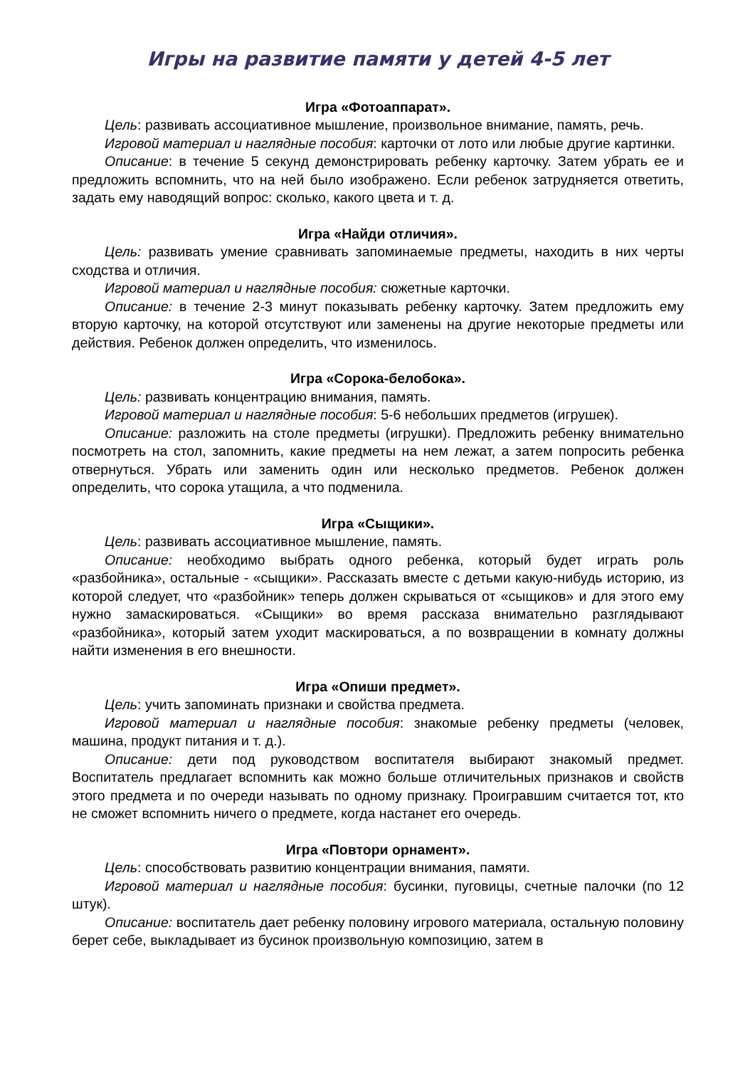Игры на развитие памяти у детей 4-5 лет
Игра «Фотоаппарат».
Цель: развивать ассоциативное мышление, произвольное внимание, память, речь.
Игровой материал и наглядные пособия: карточки от лото или любые другие картинки.
Описание: в течение 5 секунд демонстрировать ребенку карточку. Затем убрать ее и предложить вспомнить, что на ней было изображено. Если ребенок затрудняется ответить, задать ему наводящий вопрос: сколько, какого цвета и т. д.
Игра «Найди отличия».
Цель: развивать умение сравнивать запоминаемые предметы, находить в них черты сходства и отличия.
Игровой материал и наглядные пособия: сюжетные карточки.
Описание: в течение 2-3 минут показывать ребенку карточку. Затем предложить ему вторую карточку, на которой отсутствуют или заменены на другие некоторые предметы или действия. Ребенок должен определить, что изменилось.
Игра «Сорока-белобока».
Цель: развивать концентрацию внимания, память.
Игровой материал и наглядные пособия: 5-6 небольших предметов (игрушек).
Описание: разложить на столе предметы (игрушки). Предложить ребенку внимательно посмотреть на стол, запомнить, какие предметы на нем лежат, а затем попросить ребенка отвернуться. Убрать или заменить один или несколько предметов. Ребенок должен определить, что сорока утащила, а что подменила.
Игра «Сыщики».
Цель: развивать ассоциативное мышление, память.
Описание: необходимо выбрать одного ребенка, который будет играть роль «разбойника», остальные - «сыщики». Рассказать вместе с детьми какую-нибудь историю, из которой следует, что «разбойник» теперь должен скрываться от «сыщиков» и для этого ему нужно замаскироваться. «Сыщики» во время рассказа внимательно разглядывают «разбойника», который затем уходит маскироваться, а по возвращении в комнату должны найти изменения в его внешности.
Игра «Опиши предмет».
Цель: учить запоминать признаки и свойства предмета.
Игровой материал и наглядные пособия: знакомые ребенку предметы (человек, машина, продукт питания и т. д.).
Описание: дети под руководством воспитателя выбирают знакомый предмет. Воспитатель предлагает вспомнить как можно больше отличительных признаков и свойств этого предмета и по очереди называть по одному признаку. Проигравшим считается тот, кто не сможет вспомнить ничего о предмете, когда настанет его очередь.
Игра «Повтори орнамент».
Цель: способствовать развитию концентрации внимания, памяти.
Игровой материал и наглядные пособия: бусинки, пуговицы, счетные палочки (по 12 штук).
Описание: воспитатель дает ребенку половину игрового материала, остальную половину берет себе, выкладывает из бусинок произвольную композицию, затем в